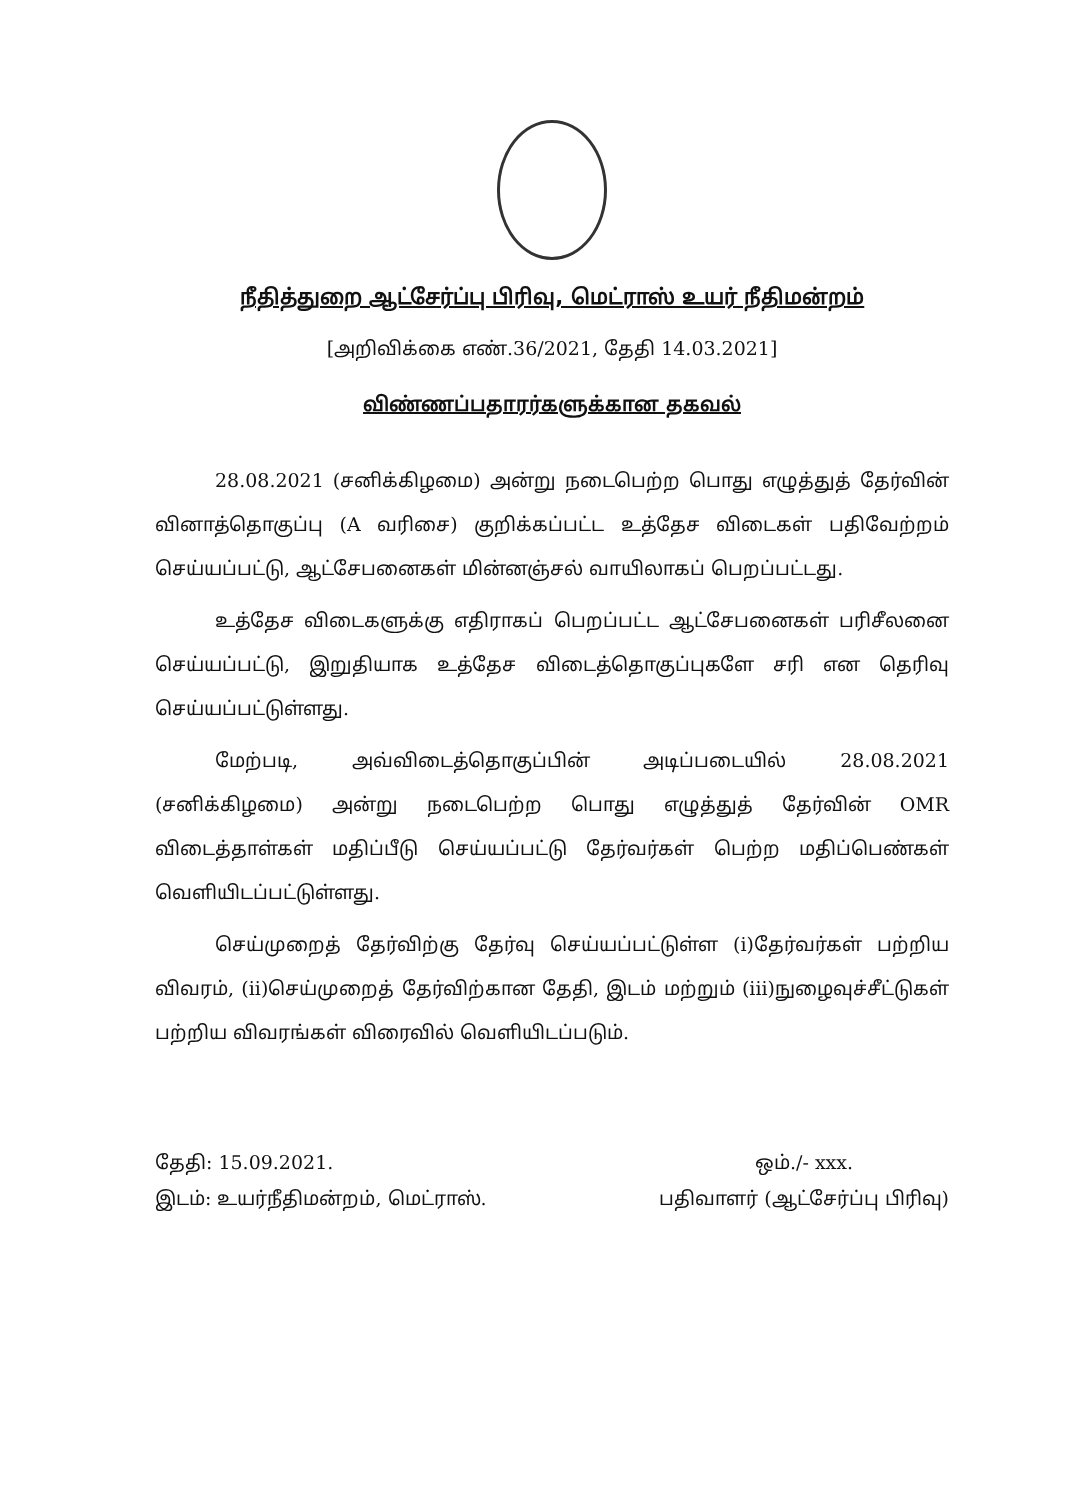நீதித்துறை ஆட்சேர்ப்பு பிரிவு, மெட்ராஸ் உயர் நீதிமன்றம்
[அறிவிக்கை எண்.36/2021, தேதி 14.03.2021]
விண்ணப்பதாரர்களுக்கான தகவல்
28.08.2021 (சனிக்கிழமை) அன்று நடைபெற்ற பொது எழுத்துத் தேர்வின் வினாத்தொகுப்பு (A வரிசை) குறிக்கப்பட்ட உத்தேச விடைகள் பதிவேற்றம் செய்யப்பட்டு, ஆட்சேபனைகள் மின்னஞ்சல் வாயிலாகப் பெறப்பட்டது.
உத்தேச விடைகளுக்கு எதிராகப் பெறப்பட்ட ஆட்சேபனைகள் பரிசீலனை செய்யப்பட்டு, இறுதியாக உத்தேச விடைத்தொகுப்புகளே சரி என தெரிவு செய்யப்பட்டுள்ளது.
மேற்படி, அவ்விடைத்தொகுப்பின் அடிப்படையில் 28.08.2021 (சனிக்கிழமை) அன்று நடைபெற்ற பொது எழுத்துத் தேர்வின் OMR விடைத்தாள்கள் மதிப்பீடு செய்யப்பட்டு தேர்வர்கள் பெற்ற மதிப்பெண்கள் வெளியிடப்பட்டுள்ளது.
செய்முறைத் தேர்விற்கு தேர்வு செய்யப்பட்டுள்ள (i)தேர்வர்கள் பற்றிய விவரம், (ii)செய்முறைத் தேர்விற்கான தேதி, இடம் மற்றும் (iii)நுழைவுச்சீட்டுகள் பற்றிய விவரங்கள் விரைவில் வெளியிடப்படும்.
தேதி: 15.09.2021.
இடம்: உயர்நீதிமன்றம், மெட்ராஸ்.
ஒம்./- xxx.
பதிவாளர் (ஆட்சேர்ப்பு பிரிவு)